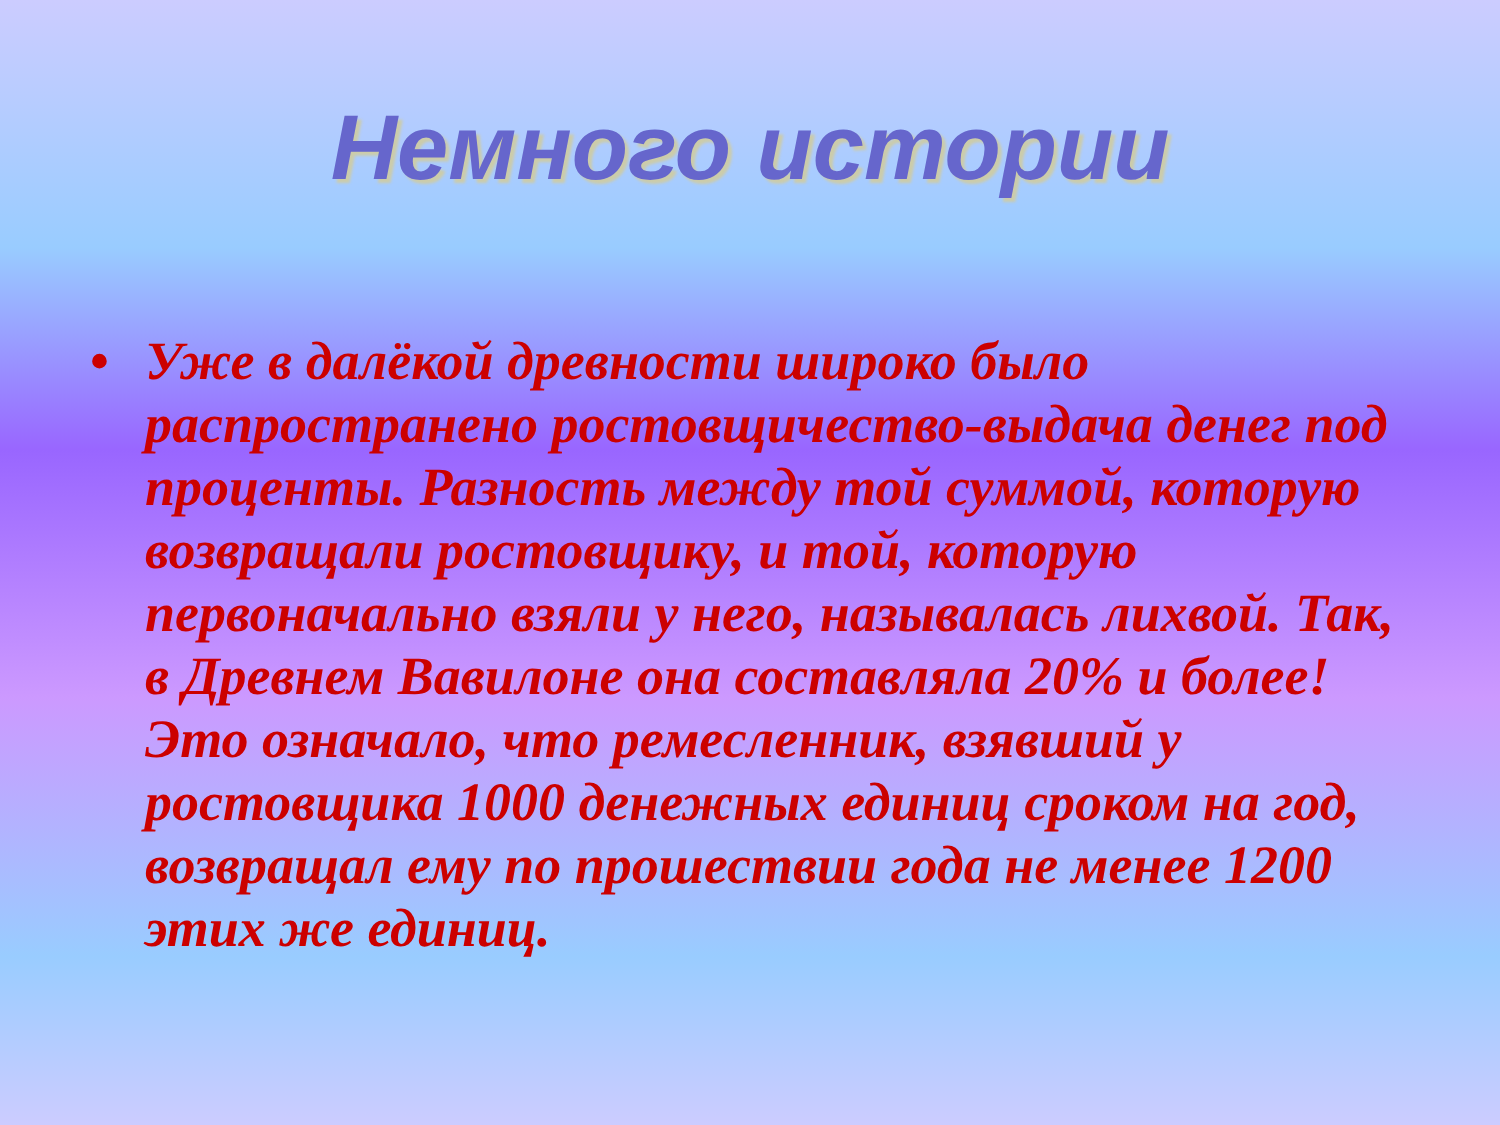Немного истории
• Уже в далёкой древности широко было распространено ростовщичество-выдача денег под проценты. Разность между той суммой, которую возвращали ростовщику, и той, которую первоначально взяли у него, называлась лихвой. Так, в Древнем Вавилоне она составляла 20% и более! Это означало, что ремесленник, взявший у ростовщика 1000 денежных единиц сроком на год, возвращал ему по прошествии года не менее 1200 этих же единиц.